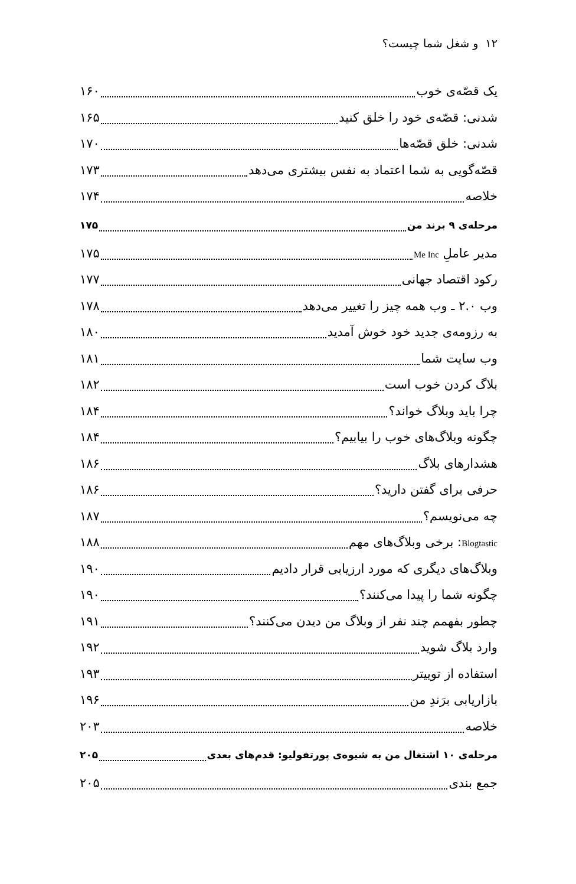۱۲ و شغل شما چیست؟
یک قصّه‌ی خوب ۱۶۰
شدنی: قصّه‌ی خود را خلق کنید ۱۶۵
شدنی: خلق قصّه‌ها ۱۷۰
قصّه‌گویی به شما اعتماد به نفس بیشتری می‌دهد ۱۷۳
خلاصه ۱۷۴
مرحله‌ی ۹ برند من ۱۷۵
مدیر عاملِ Me Inc ۱۷۵
رکود اقتصاد جهانی ۱۷۷
وب ۲.۰ ـ وب همه چیز را تغییر می‌دهد ۱۷۸
به رزومه‌ی جدید خود خوش آمدید ۱۸۰
وب سایت شما ۱۸۱
بلاگ کردن خوب است ۱۸۲
چرا باید وبلاگ خواند؟ ۱۸۴
چگونه وبلاگ‌های خوب را بیابیم؟ ۱۸۴
هشدارهای بلاگ ۱۸۶
حرفی برای گفتن دارید؟ ۱۸۶
چه می‌نویسم؟ ۱۸۷
Blogtastic: برخی وبلاگ‌های مهم ۱۸۸
وبلاگ‌های دیگری که مورد ارزیابی قرار دادیم ۱۹۰
چگونه شما را پیدا می‌کنند؟ ۱۹۰
چطور بفهمم چند نفر از وبلاگ من دیدن می‌کنند؟ ۱۹۱
وارد بلاگ شوید ۱۹۲
استفاده از توییتر ۱۹۳
بازاریابی برَندِ من ۱۹۶
خلاصه ۲۰۳
مرحله‌ی ۱۰ اشتغال من به شیوه‌ی پورتفولیو: قدم‌های بعدی ۲۰۵
جمع بندی ۲۰۵